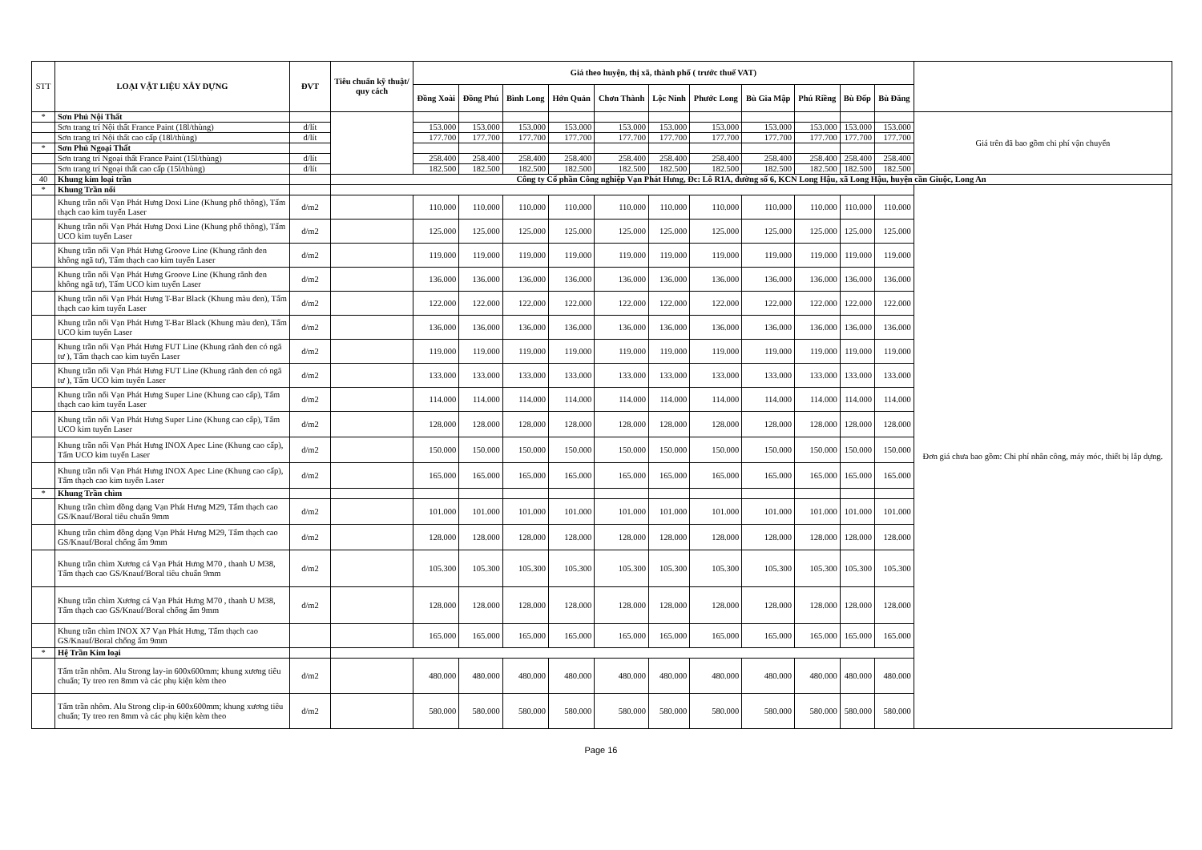| STT | LOẠI VẬT LIỆU XÂY DỰNG | ĐVT | Tiêu chuẩn kỹ thuật/ quy cách | Giá theo huyện, thị xã, thành phố ( trước thuế VAT) | | | | | | | | | | | |
| --- | --- | --- | --- | --- | --- | --- | --- | --- | --- | --- | --- | --- | --- | --- | --- |
| | | | | Đồng Xoài | Đồng Phú | Bình Long | Hớn Quản | Chơn Thành | Lộc Ninh | Phước Long | Bù Gia Mập | Phú Riềng | Bù Đốp | Bù Đăng | |
| * | Sơn Phủ Nội Thất | | | | | | | | | | | | | | Giá trên đã bao gồm chi phí vận chuyển |
| | Sơn trang trí Nội thất France Paint (18l/thùng) | đ/lít | | 153.000 | 153.000 | 153.000 | 153.000 | 153.000 | 153.000 | 153.000 | 153.000 | 153.000 | 153.000 | 153.000 | |
| | Sơn trang trí Nội thất cao cấp (18l/thùng) | đ/lít | | 177.700 | 177.700 | 177.700 | 177.700 | 177.700 | 177.700 | 177.700 | 177.700 | 177.700 | 177.700 | 177.700 | |
| * | Sơn Phủ Ngoại Thất | | | | | | | | | | | | | | |
| | Sơn trang trí Ngoại thất France Paint (15l/thùng) | đ/lít | | 258.400 | 258.400 | 258.400 | 258.400 | 258.400 | 258.400 | 258.400 | 258.400 | 258.400 | 258.400 | 258.400 | |
| | Sơn trang trí Ngoại thất cao cấp (15l/thùng) | đ/lít | | 182.500 | 182.500 | 182.500 | 182.500 | 182.500 | 182.500 | 182.500 | 182.500 | 182.500 | 182.500 | 182.500 | |
| 40 | Khung kim loại trần | | Công ty Cổ phần Công nghiệp Vạn Phát Hưng, Đc: Lô R1A, đường số 6, KCN Long Hậu, xã Long Hậu, huyện cần Giuộc, Long An | | | | | | | | | | | | |
| * | Khung Trần nổi | | | | | | | | | | | | | | Đơn giá chưa bao gồm: Chi phí nhân công, máy móc, thiết bị lắp dựng. |
| | Khung trần nổi Vạn Phát Hưng Doxi Line (Khung phổ thông), Tấm thạch cao kim tuyến Laser | đ/m2 | | 110.000 | 110.000 | 110.000 | 110.000 | 110.000 | 110.000 | 110.000 | 110.000 | 110.000 | 110.000 | 110.000 | |
| | Khung trần nổi Vạn Phát Hưng Doxi Line (Khung phổ thông), Tấm UCO kim tuyến Laser | đ/m2 | | 125.000 | 125.000 | 125.000 | 125.000 | 125.000 | 125.000 | 125.000 | 125.000 | 125.000 | 125.000 | 125.000 | |
| | Khung trần nổi Vạn Phát Hưng Groove Line (Khung rãnh đen không ngã tư), Tấm thạch cao kim tuyến Laser | đ/m2 | | 119.000 | 119.000 | 119.000 | 119.000 | 119.000 | 119.000 | 119.000 | 119.000 | 119.000 | 119.000 | 119.000 | |
| | Khung trần nổi Vạn Phát Hưng Groove Line (Khung rãnh đen không ngã tư), Tấm UCO kim tuyến Laser | đ/m2 | | 136.000 | 136.000 | 136.000 | 136.000 | 136.000 | 136.000 | 136.000 | 136.000 | 136.000 | 136.000 | 136.000 | |
| | Khung trần nổi Vạn Phát Hưng T-Bar Black (Khung màu đen), Tấm thạch cao kim tuyến Laser | đ/m2 | | 122.000 | 122.000 | 122.000 | 122.000 | 122.000 | 122.000 | 122.000 | 122.000 | 122.000 | 122.000 | 122.000 | |
| | Khung trần nổi Vạn Phát Hưng T-Bar Black (Khung màu đen), Tấm UCO kim tuyến Laser | đ/m2 | | 136.000 | 136.000 | 136.000 | 136.000 | 136.000 | 136.000 | 136.000 | 136.000 | 136.000 | 136.000 | 136.000 | |
| | Khung trần nổi Vạn Phát Hưng FUT Line (Khung rãnh đen có ngã tư ), Tấm thạch cao kim tuyến Laser | đ/m2 | | 119.000 | 119.000 | 119.000 | 119.000 | 119.000 | 119.000 | 119.000 | 119.000 | 119.000 | 119.000 | 119.000 | |
| | Khung trần nổi Vạn Phát Hưng FUT Line (Khung rãnh đen có ngã tư ), Tấm UCO kim tuyến Laser | đ/m2 | | 133.000 | 133.000 | 133.000 | 133.000 | 133.000 | 133.000 | 133.000 | 133.000 | 133.000 | 133.000 | 133.000 | |
| | Khung trần nổi Vạn Phát Hưng Super Line (Khung cao cấp), Tấm thạch cao kim tuyến Laser | đ/m2 | | 114.000 | 114.000 | 114.000 | 114.000 | 114.000 | 114.000 | 114.000 | 114.000 | 114.000 | 114.000 | 114.000 | |
| | Khung trần nổi Vạn Phát Hưng Super Line (Khung cao cấp), Tấm UCO kim tuyến Laser | đ/m2 | | 128.000 | 128.000 | 128.000 | 128.000 | 128.000 | 128.000 | 128.000 | 128.000 | 128.000 | 128.000 | 128.000 | |
| | Khung trần nổi Vạn Phát Hưng INOX Apec Line (Khung cao cấp), Tấm UCO kim tuyến Laser | đ/m2 | | 150.000 | 150.000 | 150.000 | 150.000 | 150.000 | 150.000 | 150.000 | 150.000 | 150.000 | 150.000 | 150.000 | |
| | Khung trần nổi Vạn Phát Hưng INOX Apec Line (Khung cao cấp), Tấm thạch cao kim tuyến Laser | đ/m2 | | 165.000 | 165.000 | 165.000 | 165.000 | 165.000 | 165.000 | 165.000 | 165.000 | 165.000 | 165.000 | 165.000 | |
| * | Khung Trần chìm | | | | | | | | | | | | | | |
| | Khung trần chìm đồng dạng Vạn Phát Hưng M29, Tấm thạch cao GS/Knauf/Boral tiêu chuẩn 9mm | đ/m2 | | 101.000 | 101.000 | 101.000 | 101.000 | 101.000 | 101.000 | 101.000 | 101.000 | 101.000 | 101.000 | 101.000 | |
| | Khung trần chìm đồng dạng Vạn Phát Hưng M29, Tấm thạch cao GS/Knauf/Boral chống ẩm 9mm | đ/m2 | | 128.000 | 128.000 | 128.000 | 128.000 | 128.000 | 128.000 | 128.000 | 128.000 | 128.000 | 128.000 | 128.000 | |
| | Khung trần chìm Xương cá Vạn Phát Hưng M70 , thanh U M38, Tấm thạch cao GS/Knauf/Boral tiêu chuẩn 9mm | đ/m2 | | 105.300 | 105.300 | 105.300 | 105.300 | 105.300 | 105.300 | 105.300 | 105.300 | 105.300 | 105.300 | 105.300 | |
| | Khung trần chìm Xương cá Vạn Phát Hưng M70 , thanh U M38, Tấm thạch cao GS/Knauf/Boral chống ẩm 9mm | đ/m2 | | 128.000 | 128.000 | 128.000 | 128.000 | 128.000 | 128.000 | 128.000 | 128.000 | 128.000 | 128.000 | 128.000 | |
| | Khung trần chìm INOX X7 Vạn Phát Hưng, Tấm thạch cao GS/Knauf/Boral chống ẩm 9mm | | | 165.000 | 165.000 | 165.000 | 165.000 | 165.000 | 165.000 | 165.000 | 165.000 | 165.000 | 165.000 | 165.000 | |
| * | Hệ Trần Kim loại | | | | | | | | | | | | | | |
| | Tấm trần nhôm. Alu Strong lay-in 600x600mm; khung xương tiêu chuẩn; Ty treo ren 8mm và các phụ kiện kèm theo | đ/m2 | | 480.000 | 480.000 | 480.000 | 480.000 | 480.000 | 480.000 | 480.000 | 480.000 | 480.000 | 480.000 | 480.000 | |
| | Tấm trần nhôm. Alu Strong clip-in 600x600mm; khung xương tiêu chuẩn; Ty treo ren 8mm và các phụ kiện kèm theo | đ/m2 | | 580.000 | 580.000 | 580.000 | 580.000 | 580.000 | 580.000 | 580.000 | 580.000 | 580.000 | 580.000 | 580.000 | |
Page 16